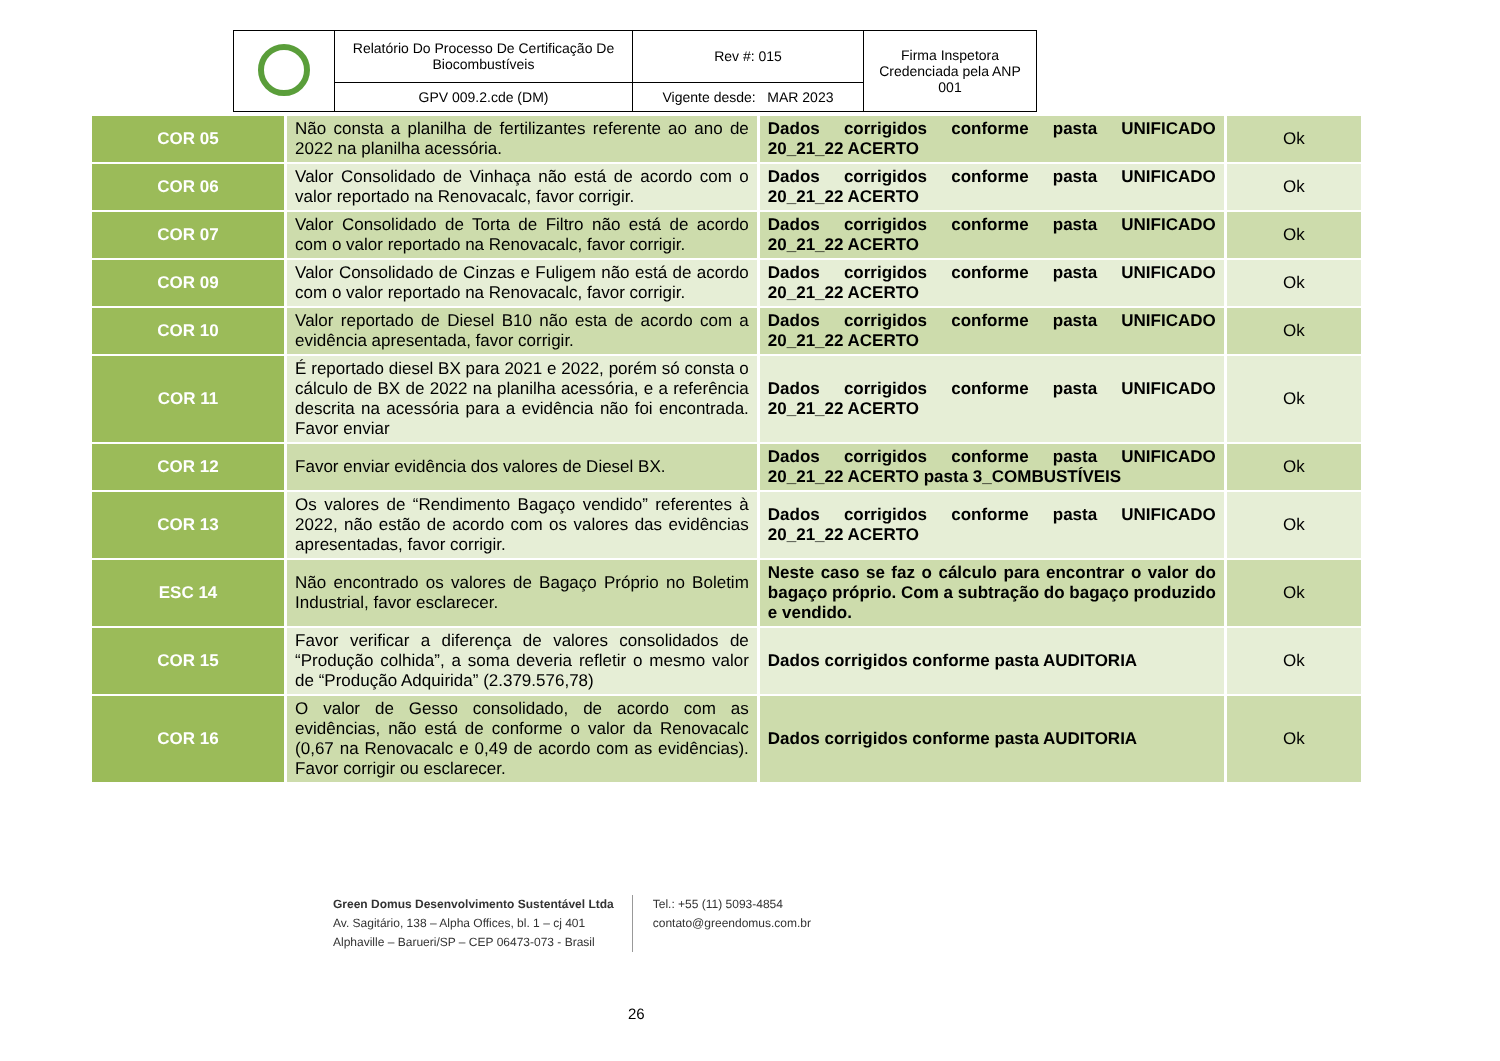| | Relatório Do Processo De Certificação De Biocombustíveis | Rev #: 015 | Firma Inspetora Credenciada pela ANP 001 |
| | GPV 009.2.cde (DM) | Vigente desde: MAR 2023 | |
| COR 05 | Não consta a planilha de fertilizantes referente ao ano de 2022 na planilha acessória. | Dados corrigidos conforme pasta UNIFICADO 20_21_22 ACERTO | Ok |
| COR 06 | Valor Consolidado de Vinhaça não está de acordo com o valor reportado na Renovacalc, favor corrigir. | Dados corrigidos conforme pasta UNIFICADO 20_21_22 ACERTO | Ok |
| COR 07 | Valor Consolidado de Torta de Filtro não está de acordo com o valor reportado na Renovacalc, favor corrigir. | Dados corrigidos conforme pasta UNIFICADO 20_21_22 ACERTO | Ok |
| COR 09 | Valor Consolidado de Cinzas e Fuligem não está de acordo com o valor reportado na Renovacalc, favor corrigir. | Dados corrigidos conforme pasta UNIFICADO 20_21_22 ACERTO | Ok |
| COR 10 | Valor reportado de Diesel B10 não esta de acordo com a evidência apresentada, favor corrigir. | Dados corrigidos conforme pasta UNIFICADO 20_21_22 ACERTO | Ok |
| COR 11 | É reportado diesel BX para 2021 e 2022, porém só consta o cálculo de BX de 2022 na planilha acessória, e a referência descrita na acessória para a evidência não foi encontrada. Favor enviar | Dados corrigidos conforme pasta UNIFICADO 20_21_22 ACERTO | Ok |
| COR 12 | Favor enviar evidência dos valores de Diesel BX. | Dados corrigidos conforme pasta UNIFICADO 20_21_22 ACERTO pasta 3_COMBUSTÍVEIS | Ok |
| COR 13 | Os valores de “Rendimento Bagaço vendido” referentes à 2022, não estão de acordo com os valores das evidências apresentadas, favor corrigir. | Dados corrigidos conforme pasta UNIFICADO 20_21_22 ACERTO | Ok |
| ESC 14 | Não encontrado os valores de Bagaço Próprio no Boletim Industrial, favor esclarecer. | Neste caso se faz o cálculo para encontrar o valor do bagaço próprio. Com a subtração do bagaço produzido e vendido. | Ok |
| COR 15 | Favor verificar a diferença de valores consolidados de “Produção colhida”, a soma deveria refletir o mesmo valor de “Produção Adquirida” (2.379.576,78) | Dados corrigidos conforme pasta AUDITORIA | Ok |
| COR 16 | O valor de Gesso consolidado, de acordo com as evidências, não está de conforme o valor da Renovacalc (0,67 na Renovacalc e 0,49 de acordo com as evidências). Favor corrigir ou esclarecer. | Dados corrigidos conforme pasta AUDITORIA | Ok |
Green Domus Desenvolvimento Sustentável Ltda
Av. Sagitário, 138 – Alpha Offices, bl. 1 – cj 401
Alphaville – Barueri/SP – CEP 06473-073 - Brasil
Tel.: +55 (11) 5093-4854
contato@greendomus.com.br
26